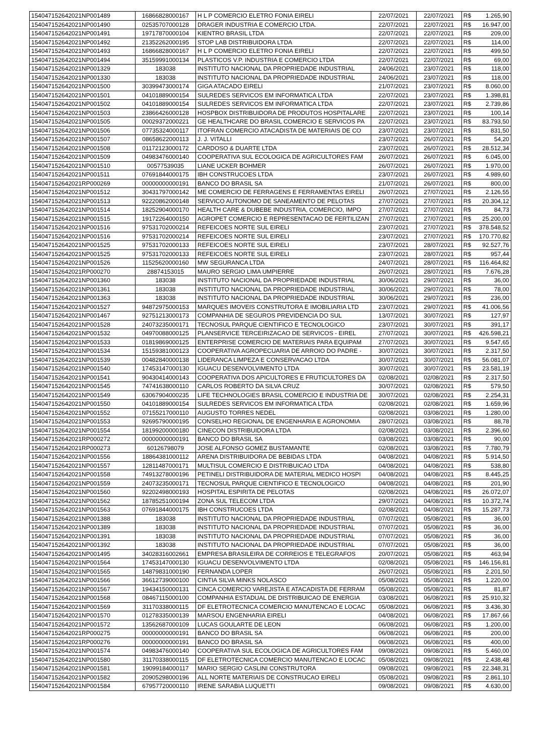| 154047152642021NP001489 | 16866828000167 | H L P COMERCIO ELETRO FONIA EIRELI | 22/07/2021 | 22/07/2021 | R$ | 1.265,90 |
| 154047152642021NP001490 | 02535707000128 | DRAGER INDUSTRIA E COMERCIO LTDA. | 22/07/2021 | 22/07/2021 | R$ | 16.947,00 |
| 154047152642021NP001491 | 19717870000104 | KIENTRO BRASIL LTDA | 22/07/2021 | 22/07/2021 | R$ | 209,00 |
| 154047152642021NP001492 | 21352262000195 | STOP LAB DISTRIBUIDORA LTDA | 22/07/2021 | 22/07/2021 | R$ | 114,00 |
| 154047152642021NP001493 | 16866828000167 | H L P COMERCIO ELETRO FONIA EIRELI | 22/07/2021 | 22/07/2021 | R$ | 499,50 |
| 154047152642021NP001494 | 35159991000134 | PLASTICOS V.P. INDUSTRIA E COMERCIO LTDA | 22/07/2021 | 22/07/2021 | R$ | 69,00 |
| 154047152642021NP001329 | 183038 | INSTITUTO NACIONAL DA PROPRIEDADE INDUSTRIAL | 24/06/2021 | 23/07/2021 | R$ | 118,00 |
| 154047152642021NP001330 | 183038 | INSTITUTO NACIONAL DA PROPRIEDADE INDUSTRIAL | 24/06/2021 | 23/07/2021 | R$ | 118,00 |
| 154047152642021NP001500 | 30399473000174 | GIGA ATACADO EIRELI | 21/07/2021 | 23/07/2021 | R$ | 8.060,00 |
| 154047152642021NP001501 | 04101889000154 | SULREDES SERVICOS EM INFORMATICA LTDA | 22/07/2021 | 23/07/2021 | R$ | 1.398,81 |
| 154047152642021NP001502 | 04101889000154 | SULREDES SERVICOS EM INFORMATICA LTDA | 22/07/2021 | 23/07/2021 | R$ | 2.739,86 |
| 154047152642021NP001503 | 23866426000128 | HOSPBOX DISTRIBUIDORA DE PRODUTOS HOSPITALARE | 22/07/2021 | 23/07/2021 | R$ | 100,14 |
| 154047152642021NP001505 | 00029372000221 | GE HEALTHCARE DO BRASIL COMERCIO E SERVICOS PA | 22/07/2021 | 23/07/2021 | R$ | 83.793,50 |
| 154047152642021NP001506 | 07735324000117 | ITOFRAN COMERCIO ATACADISTA DE MATERIAIS DE CO | 23/07/2021 | 23/07/2021 | R$ | 831,50 |
| 154047152642021NP001507 | 08658622000113 | J. J. VITALLI | 23/07/2021 | 26/07/2021 | R$ | 54,20 |
| 154047152642021NP001508 | 01172123000172 | CARDOSO & DUARTE LTDA | 23/07/2021 | 26/07/2021 | R$ | 28.512,34 |
| 154047152642021NP001509 | 04983476000140 | COOPERATIVA SUL ECOLOGICA DE AGRICULTORES FAM | 26/07/2021 | 26/07/2021 | R$ | 6.045,00 |
| 154047152642021NP001510 | 00577539035 | LIANE UCKER BOHMER | 26/07/2021 | 26/07/2021 | R$ | 1.970,00 |
| 154047152642021NP001511 | 07691844000175 | IBH CONSTRUCOES LTDA | 23/07/2021 | 26/07/2021 | R$ | 4.989,60 |
| 154047152642021RP000269 | 00000000000191 | BANCO DO BRASIL SA | 21/07/2021 | 26/07/2021 | R$ | 800,00 |
| 154047152642021NP001512 | 30431797000142 | ME COMERCIO DE FERRAGENS E FERRAMENTAS EIRELI | 26/07/2021 | 27/07/2021 | R$ | 2.126,55 |
| 154047152642021NP001513 | 92220862000148 | SERVICO AUTONOMO DE SANEAMENTO DE PELOTAS | 27/07/2021 | 27/07/2021 | R$ | 20.304,12 |
| 154047152642021NP001514 | 18252904000170 | HEALTH CARE & DUBEBE INDUSTRIA, COMERCIO, IMPO | 27/07/2021 | 27/07/2021 | R$ | 84,73 |
| 154047152642021NP001515 | 19172264000150 | AGROPET COMERCIO E REPRESENTACAO DE FERTILIZAN | 27/07/2021 | 27/07/2021 | R$ | 25.200,00 |
| 154047152642021NP001516 | 97531702000214 | REFEICOES NORTE SUL EIRELI | 23/07/2021 | 27/07/2021 | R$ | 378.548,52 |
| 154047152642021NP001516 | 97531702000214 | REFEICOES NORTE SUL EIRELI | 23/07/2021 | 27/07/2021 | R$ | 170.770,82 |
| 154047152642021NP001525 | 97531702000133 | REFEICOES NORTE SUL EIRELI | 23/07/2021 | 28/07/2021 | R$ | 92.527,76 |
| 154047152642021NP001525 | 97531702000133 | REFEICOES NORTE SUL EIRELI | 23/07/2021 | 28/07/2021 | R$ | 957,44 |
| 154047152642021NP001526 | 11525620000160 | MW SEGURANCA LTDA | 24/07/2021 | 28/07/2021 | R$ | 116.464,82 |
| 154047152642021RP000270 | 28874153015 | MAURO SERGIO LIMA UMPIERRE | 26/07/2021 | 28/07/2021 | R$ | 7.676,28 |
| 154047152642021NP001360 | 183038 | INSTITUTO NACIONAL DA PROPRIEDADE INDUSTRIAL | 30/06/2021 | 29/07/2021 | R$ | 36,00 |
| 154047152642021NP001361 | 183038 | INSTITUTO NACIONAL DA PROPRIEDADE INDUSTRIAL | 30/06/2021 | 29/07/2021 | R$ | 78,00 |
| 154047152642021NP001363 | 183038 | INSTITUTO NACIONAL DA PROPRIEDADE INDUSTRIAL | 30/06/2021 | 29/07/2021 | R$ | 236,00 |
| 154047152642021NP001527 | 94872975000153 | MARQUES IMOVEIS CONSTRUTORA E IMOBILIARIA LTD | 23/07/2021 | 29/07/2021 | R$ | 41.006,56 |
| 154047152642021NP001467 | 92751213000173 | COMPANHIA DE SEGUROS PREVIDENCIA DO SUL | 13/07/2021 | 30/07/2021 | R$ | 127,97 |
| 154047152642021NP001528 | 24073235000171 | TECNOSUL PARQUE CIENTIFICO E TECNOLOGICO | 23/07/2021 | 30/07/2021 | R$ | 391,17 |
| 154047152642021NP001532 | 04970088000125 | PLANSERVICE TERCEIRIZACAO DE SERVICOS - EIREL | 27/07/2021 | 30/07/2021 | R$ | 426.598,21 |
| 154047152642021NP001533 | 01819869000125 | ENTERPRISE COMERCIO DE MATERIAIS PARA EQUIPAM | 27/07/2021 | 30/07/2021 | R$ | 9.547,65 |
| 154047152642021NP001534 | 15159381000123 | COOPERATIVA AGROPECUARIA DE ARROIO DO PADRE - | 30/07/2021 | 30/07/2021 | R$ | 2.317,50 |
| 154047152642021NP001539 | 00482840000138 | LIDERANCA LIMPEZA E CONSERVACAO LTDA | 30/07/2021 | 30/07/2021 | R$ | 56.081,07 |
| 154047152642021NP001540 | 17453147000130 | IGUACU DESENVOLVIMENTO LTDA | 30/07/2021 | 30/07/2021 | R$ | 23.581,19 |
| 154047152642021NP001541 | 90430414000143 | COOPERATIVA DOS APICULTORES E FRUTICULTORES DA | 02/08/2021 | 02/08/2021 | R$ | 2.317,50 |
| 154047152642021NP001545 | 74741638000110 | CARLOS ROBERTO DA SILVA CRUZ | 30/07/2021 | 02/08/2021 | R$ | 579,50 |
| 154047152642021NP001549 | 63067904000235 | LIFE TECHNOLOGIES BRASIL COMERCIO E INDUSTRIA DE | 30/07/2021 | 02/08/2021 | R$ | 2.254,31 |
| 154047152642021NP001550 | 04101889000154 | SULREDES SERVICOS EM INFORMATICA LTDA | 02/08/2021 | 02/08/2021 | R$ | 1.659,96 |
| 154047152642021NP001552 | 07155217000110 | AUGUSTO TORRES NEDEL | 02/08/2021 | 03/08/2021 | R$ | 1.280,00 |
| 154047152642021NP001553 | 92695790000195 | CONSELHO REGIONAL DE ENGENHARIA E AGRONOMIA | 28/07/2021 | 03/08/2021 | R$ | 88,78 |
| 154047152642021NP001554 | 18199200000180 | CINECON DISTRIBUIDORA LTDA | 02/08/2021 | 03/08/2021 | R$ | 2.396,60 |
| 154047152642021RP000272 | 00000000000191 | BANCO DO BRASIL SA | 03/08/2021 | 03/08/2021 | R$ | 90,00 |
| 154047152642021RP000273 | 60126798079 | JOSE ALFONSO GOMEZ BUSTAMANTE | 02/08/2021 | 03/08/2021 | R$ | 7.780,79 |
| 154047152642021NP001556 | 18864381000112 | ARENA DISTRIBUIDORA DE BEBIDAS LTDA | 04/08/2021 | 04/08/2021 | R$ | 5.914,50 |
| 154047152642021NP001557 | 12811487000171 | MULTISUL COMERCIO E DISTRIBUICAO LTDA | 04/08/2021 | 04/08/2021 | R$ | 538,80 |
| 154047152642021NP001558 | 74913278000196 | PETINELI DISTRIBUIDORA DE MATERIAL MEDICO HOSPI | 04/08/2021 | 04/08/2021 | R$ | 8.445,25 |
| 154047152642021NP001559 | 24073235000171 | TECNOSUL PARQUE CIENTIFICO E TECNOLOGICO | 04/08/2021 | 04/08/2021 | R$ | 201,90 |
| 154047152642021NP001560 | 92202498000193 | HOSPITAL ESPIRITA DE PELOTAS | 02/08/2021 | 04/08/2021 | R$ | 26.072,07 |
| 154047152642021NP001562 | 18785251000194 | ZONA SUL TELECOM LTDA | 29/07/2021 | 04/08/2021 | R$ | 10.372,74 |
| 154047152642021NP001563 | 07691844000175 | IBH CONSTRUCOES LTDA | 02/08/2021 | 04/08/2021 | R$ | 15.287,73 |
| 154047152642021NP001388 | 183038 | INSTITUTO NACIONAL DA PROPRIEDADE INDUSTRIAL | 07/07/2021 | 05/08/2021 | R$ | 36,00 |
| 154047152642021NP001389 | 183038 | INSTITUTO NACIONAL DA PROPRIEDADE INDUSTRIAL | 07/07/2021 | 05/08/2021 | R$ | 36,00 |
| 154047152642021NP001391 | 183038 | INSTITUTO NACIONAL DA PROPRIEDADE INDUSTRIAL | 07/07/2021 | 05/08/2021 | R$ | 36,00 |
| 154047152642021NP001392 | 183038 | INSTITUTO NACIONAL DA PROPRIEDADE INDUSTRIAL | 07/07/2021 | 05/08/2021 | R$ | 36,00 |
| 154047152642021NP001495 | 34028316002661 | EMPRESA BRASILEIRA DE CORREIOS E TELEGRAFOS | 20/07/2021 | 05/08/2021 | R$ | 463,94 |
| 154047152642021NP001564 | 17453147000130 | IGUACU DESENVOLVIMENTO LTDA | 02/08/2021 | 05/08/2021 | R$ | 146.156,81 |
| 154047152642021NP001565 | 14879831000190 | FERNANDA LOPER | 26/07/2021 | 05/08/2021 | R$ | 2.201,50 |
| 154047152642021NP001566 | 36612739000100 | CINTIA SILVA MINKS NOLASCO | 05/08/2021 | 05/08/2021 | R$ | 1.220,00 |
| 154047152642021NP001567 | 19434150000131 | CINCA COMERCIO VAREJISTA E ATACADISTA DE FERRAM | 05/08/2021 | 05/08/2021 | R$ | 81,87 |
| 154047152642021NP001568 | 08467115000100 | COMPANHIA ESTADUAL DE DISTRIBUICAO DE ENERGIA | 03/08/2021 | 06/08/2021 | R$ | 25.910,32 |
| 154047152642021NP001569 | 31170338000115 | DF ELETROTECNICA COMERCIO MANUTENCAO E LOCAC | 05/08/2021 | 06/08/2021 | R$ | 3.436,30 |
| 154047152642021NP001570 | 01278335000139 | MARSOU ENGENHARIA EIRELI | 04/08/2021 | 06/08/2021 | R$ | 17.867,66 |
| 154047152642021NP001572 | 13562687000109 | LUCAS GOULARTE DE LEON | 06/08/2021 | 06/08/2021 | R$ | 1.200,00 |
| 154047152642021RP000275 | 00000000000191 | BANCO DO BRASIL SA | 06/08/2021 | 06/08/2021 | R$ | 200,00 |
| 154047152642021RP000276 | 00000000000191 | BANCO DO BRASIL SA | 06/08/2021 | 06/08/2021 | R$ | 400,00 |
| 154047152642021NP001574 | 04983476000140 | COOPERATIVA SUL ECOLOGICA DE AGRICULTORES FAM | 09/08/2021 | 09/08/2021 | R$ | 5.460,00 |
| 154047152642021NP001580 | 31170338000115 | DF ELETROTECNICA COMERCIO MANUTENCAO E LOCAC | 05/08/2021 | 09/08/2021 | R$ | 2.438,48 |
| 154047152642021NP001581 | 19099184000117 | MARIO SERGIO CASLINI CONSTRUTORA | 09/08/2021 | 09/08/2021 | R$ | 22.348,31 |
| 154047152642021NP001582 | 20905298000196 | ALL NORTE MATERIAIS DE CONSTRUCAO EIRELI | 05/08/2021 | 09/08/2021 | R$ | 2.861,10 |
| 154047152642021NP001584 | 67957720000110 | IRENE SARABIA LUQUETTI | 09/08/2021 | 09/08/2021 | R$ | 4.630,00 |